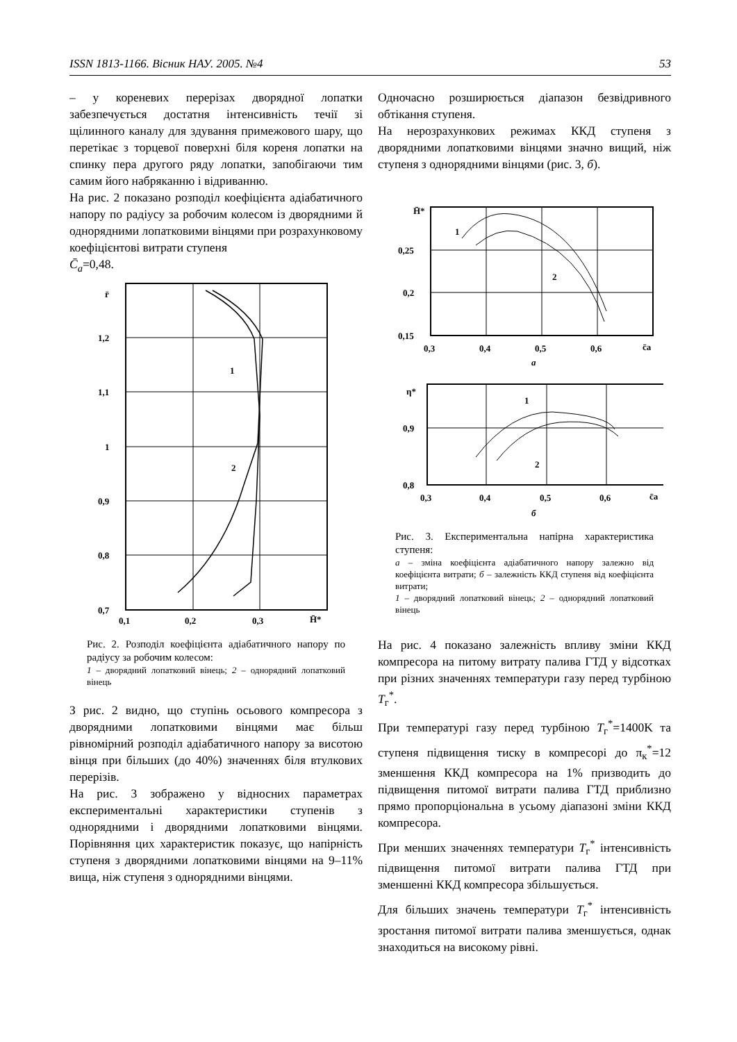ISSN 1813-1166. Вісник НАУ. 2005. №4 53
– у кореневих перерізах дворядної лопатки забезпечується достатня інтенсивність течії зі щілинного каналу для здування примежового шару, що перетікає з торцевої поверхні біля кореня лопатки на спинку пера другого ряду лопатки, запобігаючи тим самим його набряканню і відриванню.
На рис. 2 показано розподіл коефіцієнта адіабатичного напору по радіусу за робочим колесом із дворядними й однорядними лопатковими вінцями при розрахунковому коефіцієнтові витрати ступеня
C̄<sub>a</sub>=0,48.
r̄
1,2
1,1
1
0,9
0,8
0,7
0,1
0,2
0,3
H̄*
1
2
Рис. 2. Розподіл коефіцієнта адіабатичного напору по радіусу за робочим колесом:
1 – дворядний лопатковий вінець; 2 – однорядний лопатковий вінець
З рис. 2 видно, що ступінь осьового компресора з дворядними лопатковими вінцями має більш рівномірний розподіл адіабатичного напору за висотою вінця при більших (до 40%) значеннях біля втулкових перерізів.
На рис. 3 зображено у відносних параметрах експериментальні характеристики ступенів з однорядними і дворядними лопатковими вінцями. Порівняння цих характеристик показує, що напірність ступеня з дворядними лопатковими вінцями на 9–11% вища, ніж ступеня з однорядними вінцями.
Одночасно розширюється діапазон безвідривного обтікання ступеня.
На нерозрахункових режимах ККД ступеня з дворядними лопатковими вінцями значно вищий, ніж ступеня з однорядними вінцями (рис. 3, б).
H̄*
0,25
0,2
0,15
0,3
0,4
0,5
0,6
c̄a
1
2
а
η*
0,9
0,8
0,3
0,4
0,5
0,6
c̄a
1
2
б
Рис. 3. Експериментальна напірна характеристика ступеня:
а – зміна коефіцієнта адіабатичного напору залежно від коефіцієнта витрати; б – залежність ККД ступеня від коефіцієнта витрати;
1 – дворядний лопатковий вінець; 2 – однорядний лопатковий вінець
На рис. 4 показано залежність впливу зміни ККД компресора на питому витрату палива ГТД у відсотках при різних значеннях температури газу перед турбіною T<sub>г</sub><sup>*</sup>.
При температурі газу перед турбіною T<sub>г</sub><sup>*</sup>=1400K та ступеня підвищення тиску в компресорі до π<sub>к</sub><sup>*</sup>=12 зменшення ККД компресора на 1% призводить до підвищення питомої витрати палива ГТД приблизно прямо пропорціональна в усьому діапазоні зміни ККД компресора.
При менших значеннях температури T<sub>г</sub><sup>*</sup> інтенсивність підвищення питомої витрати палива ГТД при зменшенні ККД компресора збільшується.
Для більших значень температури T<sub>г</sub><sup>*</sup> інтенсивність зростання питомої витрати палива зменшується, однак знаходиться на високому рівні.